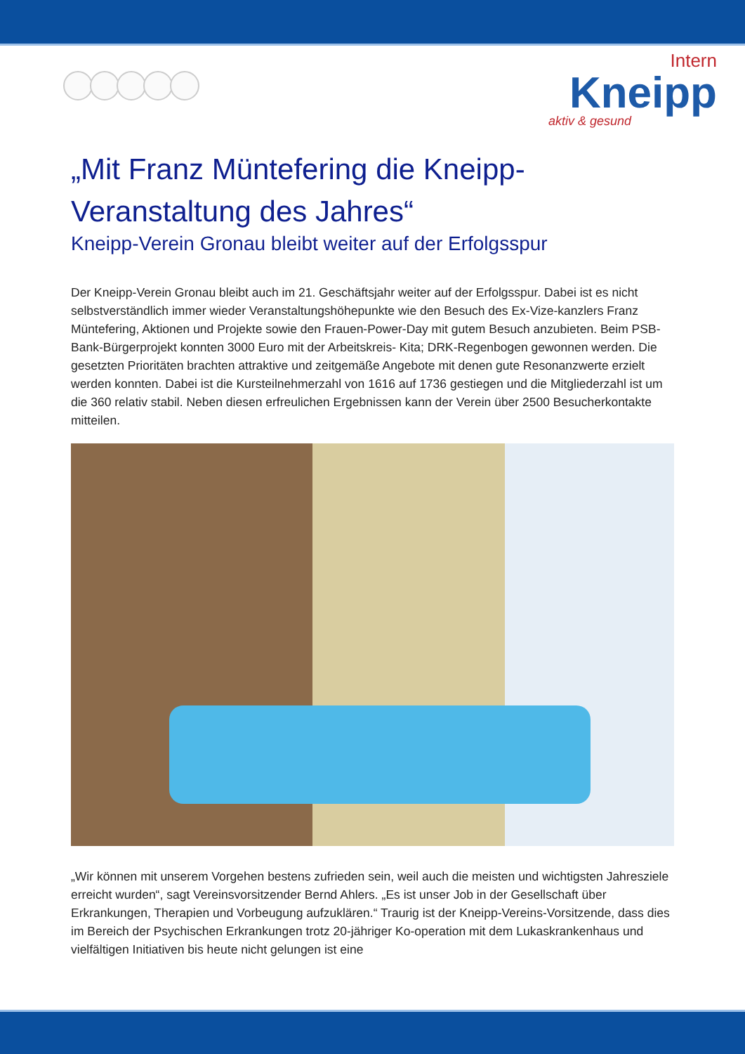Intern
Kneipp
aktiv & gesund
„Mit Franz Müntefering die Kneipp-Veranstaltung des Jahres“
Kneipp-Verein Gronau bleibt weiter auf der Erfolgsspur
Der Kneipp-Verein Gronau bleibt auch im 21. Geschäftsjahr weiter auf der Erfolgsspur. Dabei ist es nicht selbstverständlich immer wieder Veranstaltungshöhepunkte wie den Besuch des Ex-Vize-kanzlers Franz Müntefering, Aktionen und Projekte sowie den Frauen-Power-Day mit gutem Besuch anzubieten. Beim PSB-Bank-Bürgerprojekt konnten 3000 Euro mit der Arbeitskreis- Kita; DRK-Regenbogen gewonnen werden. Die gesetzten Prioritäten brachten attraktive und zeitgemäße Angebote mit denen gute Resonanzwerte erzielt werden konnten. Dabei ist die Kursteilnehmerzahl von 1616 auf 1736 gestiegen und die Mitgliederzahl ist um die 360 relativ stabil. Neben diesen erfreulichen Ergebnissen kann der Verein über 2500 Besucherkontakte mitteilen.
„Wir können mit unserem Vorgehen bestens zufrieden sein, weil auch die meisten und wichtigsten Jahresziele erreicht wurden“, sagt Vereinsvorsitzender Bernd Ahlers. „Es ist unser Job in der Gesellschaft über Erkrankungen, Therapien und Vorbeugung aufzuklären.“ Traurig ist der Kneipp-Vereins-Vorsitzende, dass dies im Bereich der Psychischen Erkrankungen trotz 20-jähriger Ko-operation mit dem Lukaskrankenhaus und vielfältigen Initiativen bis heute nicht gelungen ist eine